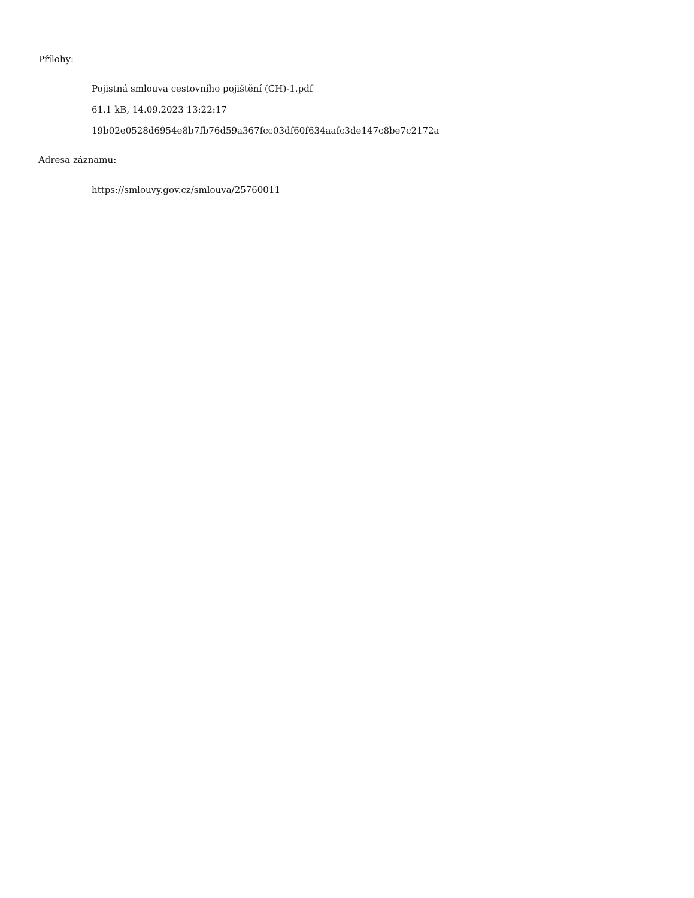Přílohy:
Pojistná smlouva cestovního pojištění (CH)-1.pdf
61.1 kB, 14.09.2023 13:22:17
19b02e0528d6954e8b7fb76d59a367fcc03df60f634aafc3de147c8be7c2172a
Adresa záznamu:
https://smlouvy.gov.cz/smlouva/25760011